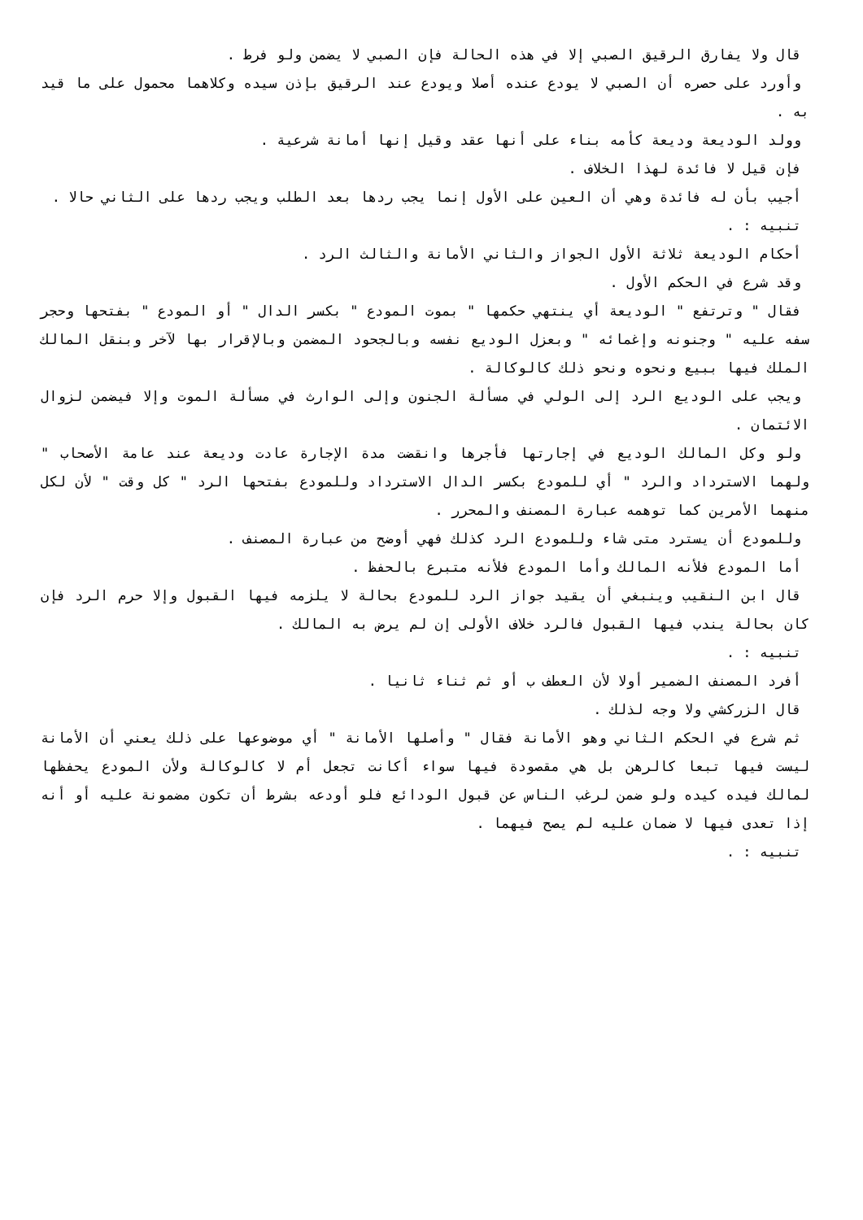قال ولا يفارق الرقيق الصبي إلا في هذه الحالة فإن الصبي لا يضمن ولو فرط .
وأورد على حصره أن الصبي لا يودع عنده أصلا ويودع عند الرقيق بإذن سيده وكلاهما محمول على ما قيد به .
وولد الوديعة وديعة كأمه بناء على أنها عقد وقيل إنها أمانة شرعية .
فإن قيل لا فائدة لهذا الخلاف .
أجيب بأن له فائدة وهي أن العين على الأول إنما يجب ردها بعد الطلب ويجب ردها على الثاني حالا .
تنبيه : .
أحكام الوديعة ثلاثة الأول الجواز والثاني الأمانة والثالث الرد .
وقد شرع في الحكم الأول .
فقال " وترتفع " الوديعة أي ينتهي حكمها " بموت المودع " بكسر الدال " أو المودع " بفتحها وحجر سفه عليه " وجنونه وإغمائه " وبعزل الوديع نفسه وبالجحود المضمن وبالإقرار بها لآخر وبنقل المالك الملك فيها ببيع ونحوه ونحو ذلك كالوكالة .
ويجب على الوديع الرد إلى الولي في مسألة الجنون وإلى الوارث في مسألة الموت وإلا فيضمن لزوال الائتمان .
ولو وكل المالك الوديع في إجارتها فأجرها وانقضت مدة الإجارة عادت وديعة عند عامة الأصحاب " ولهما الاسترداد والرد " أي للمودع بكسر الدال الاسترداد وللمودع بفتحها الرد " كل وقت " لأن لكل منهما الأمرين كما توهمه عبارة المصنف والمحرر .
وللمودع أن يسترد متى شاء وللمودع الرد كذلك فهي أوضح من عبارة المصنف .
أما المودع فلأنه المالك وأما المودع فلأنه متبرع بالحفظ .
قال ابن النقيب وينبغي أن يقيد جواز الرد للمودع بحالة لا يلزمه فيها القبول وإلا حرم الرد فإن كان بحالة يندب فيها القبول فالرد خلاف الأولى إن لم يرض به المالك .
تنبيه : .
أفرد المصنف الضمير أولا لأن العطف ب أو ثم ثناء ثانيا .
قال الزركشي ولا وجه لذلك .
ثم شرع في الحكم الثاني وهو الأمانة فقال " وأصلها الأمانة " أي موضوعها على ذلك يعني أن الأمانة ليست فيها تبعا كالرهن بل هي مقصودة فيها سواء أكانت تجعل أم لا كالوكالة ولأن المودع يحفظها لمالك فيده كيده ولو ضمن لرغب الناس عن قبول الودائع فلو أودعه بشرط أن تكون مضمونة عليه أو أنه إذا تعدى فيها لا ضمان عليه لم يصح فيهما .
تنبيه : .